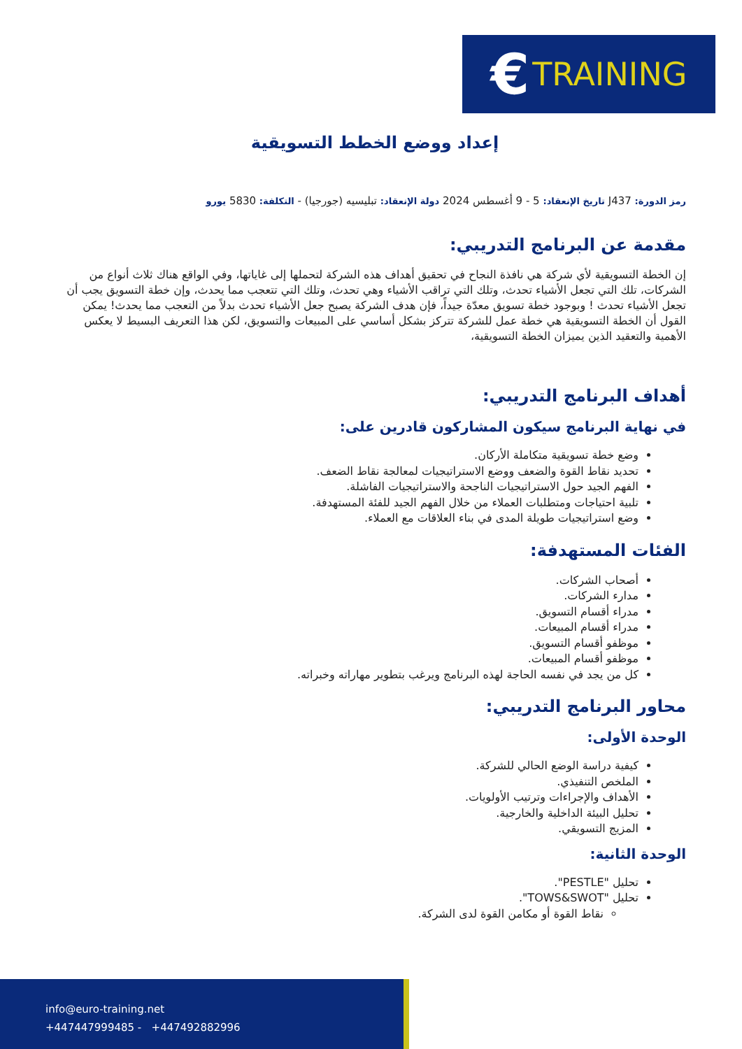€ TRAINING
إعداد ووضع الخطط التسويقية
رمز الدورة: J437 تاريخ الإنعقاد: 5 - 9 أغسطس 2024 دولة الإنعقاد: تبليسيه (جورجيا) - التكلفة: 5830 يورو
مقدمة عن البرنامج التدريبي:
إن الخطة التسويقية لأي شركة هي نافذة النجاح في تحقيق أهداف هذه الشركة لتحملها إلى غاياتها، وفي الواقع هناك ثلاث أنواع من الشركات، تلك التي تجعل الأشياء تحدث، وتلك التي تراقب الأشياء وهي تحدث، وتلك التي تتعجب مما يحدث، وإن خطة التسويق يجب أن تجعل الأشياء تحدث ! وبوجود خطة تسويق معدّة جيداً، فإن هدف الشركة يصبح جعل الأشياء تحدث بدلاً من التعجب مما يحدث! يمكن القول أن الخطة التسويقية هي خطة عمل للشركة تتركز بشكل أساسي على المبيعات والتسويق، لكن هذا التعريف البسيط لا يعكس الأهمية والتعقيد الذين يميزان الخطة التسويقية،
أهداف البرنامج التدريبي:
في نهاية البرنامج سيكون المشاركون قادرين على:
وضع خطة تسويقية متكاملة الأركان.
تحديد نقاط القوة والضعف ووضع الاستراتيجيات لمعالجة نقاط الضعف.
الفهم الجيد حول الاستراتيجيات الناجحة والاستراتيجيات الفاشلة.
تلبية احتياجات ومتطلبات العملاء من خلال الفهم الجيد للفئة المستهدفة.
وضع استراتيجيات طويلة المدى في بناء العلاقات مع العملاء.
الفئات المستهدفة:
أصحاب الشركات.
مدارء الشركات.
مدراء أقسام التسويق.
مدراء أقسام المبيعات.
موظفو أقسام التسويق.
موظفو أقسام المبيعات.
كل من يجد في نفسه الحاجة لهذه البرنامج ويرغب بتطوير مهاراته وخبراته.
محاور البرنامج التدريبي:
الوحدة الأولى:
كيفية دراسة الوضع الحالي للشركة.
الملخص التنفيذي.
الأهداف والإجراءات وترتيب الأولويات.
تحليل البيئة الداخلية والخارجية.
المزيج التسويقي.
الوحدة الثانية:
تحليل "PESTLE".
تحليل "TOWS&SWOT".
نقاط القوة أو مكامن القوة لدى الشركة.
info@euro-training.net
+447447999485 - +447492882996